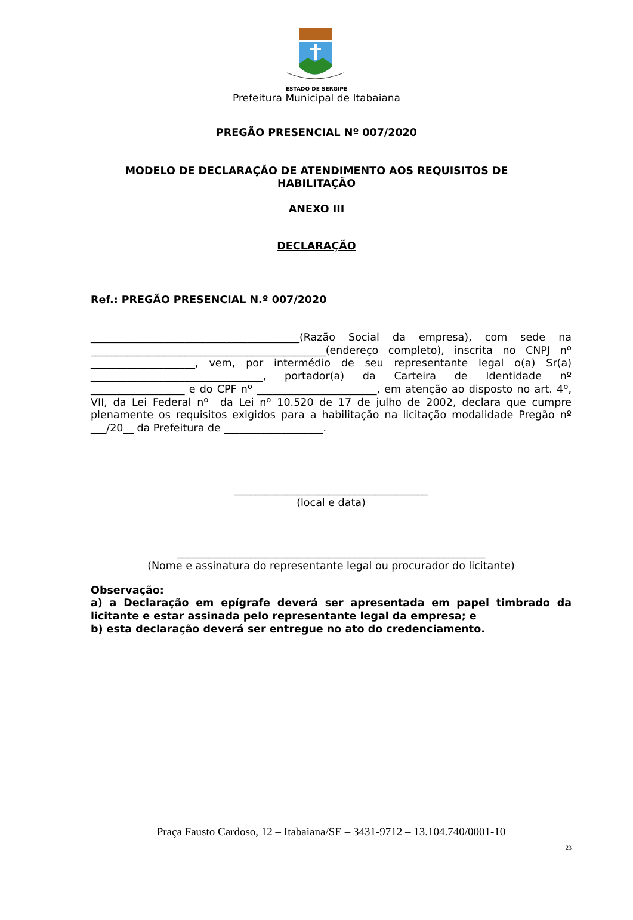ESTADO DE SERGIPE
Prefeitura Municipal de Itabaiana
PREGÃO PRESENCIAL Nº 007/2020
MODELO DE DECLARAÇÃO DE ATENDIMENTO AOS REQUISITOS DE
HABILITAÇÃO
ANEXO III
DECLARAÇÃO
Ref.: PREGÃO PRESENCIAL N.º 007/2020
________________________________________(Razão Social da empresa), com sede na _____________________________________________(endereço completo), inscrita no CNPJ nº ____________________, vem, por intermédio de seu representante legal o(a) Sr(a) _________________________________, portador(a) da Carteira de Identidade nº __________________ e do CPF nº _______________________, em atenção ao disposto no art. 4º, VII, da Lei Federal nº da Lei nº 10.520 de 17 de julho de 2002, declara que cumpre plenamente os requisitos exigidos para a habilitação na licitação modalidade Pregão nº ___/20__ da Prefeitura de ___________________.
_____________________________________
(local e data)
___________________________________________________________
(Nome e assinatura do representante legal ou procurador do licitante)
Observação:
a) a Declaração em epígrafe deverá ser apresentada em papel timbrado da licitante e estar assinada pelo representante legal da empresa; e
b) esta declaração deverá ser entregue no ato do credenciamento.
Praça Fausto Cardoso, 12 – Itabaiana/SE – 3431-9712 – 13.104.740/0001-10
23